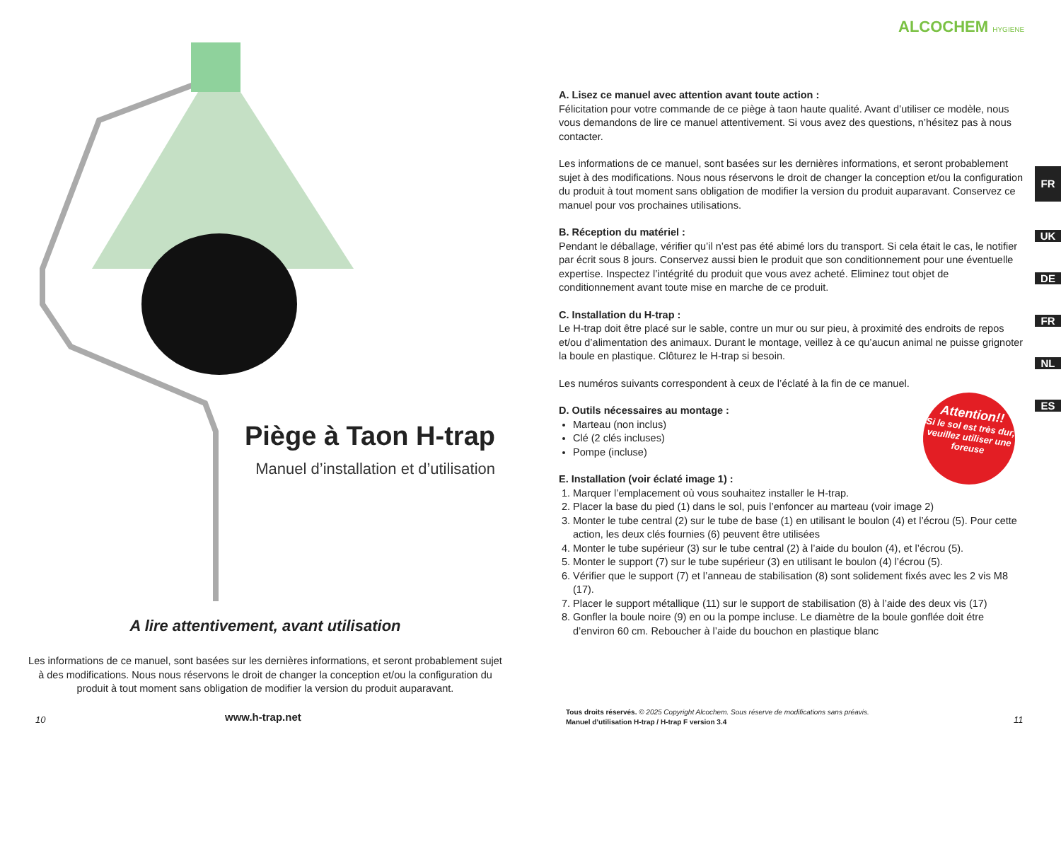Piège à Taon H-trap
Manuel d’installation et d’utilisation
A lire attentivement, avant utilisation
Les informations de ce manuel, sont basées sur les dernières informations, et seront probablement sujet à des modifications. Nous nous réservons le droit de changer la conception et/ou la configuration du produit à tout moment sans obligation de modifier la version du produit auparavant.
10 www.h-trap.net
ALCOCHEM HYGIENE
A. Lisez ce manuel avec attention avant toute action :
Félicitation pour votre commande de ce piège à taon haute qualité. Avant d’utiliser ce modèle, nous vous demandons de lire ce manuel attentivement. Si vous avez des questions, n’hésitez pas à nous contacter.
Les informations de ce manuel, sont basées sur les dernières informations, et seront probablement sujet à des modifications. Nous nous réservons le droit de changer la conception et/ou la configuration du produit à tout moment sans obligation de modifier la version du produit auparavant. Conservez ce manuel pour vos prochaines utilisations.
B. Réception du matériel :
Pendant le déballage, vérifier qu’il n’est pas été abimé lors du transport. Si cela était le cas, le notifier par écrit sous 8 jours. Conservez aussi bien le produit que son conditionnement pour une éventuelle expertise. Inspectez l’intégrité du produit que vous avez acheté. Eliminez tout objet de conditionnement avant toute mise en marche de ce produit.
C. Installation du H-trap :
Le H-trap doit être placé sur le sable, contre un mur ou sur pieu, à proximité des endroits de repos et/ou d’alimentation des animaux. Durant le montage, veillez à ce qu’aucun animal ne puisse grignoter la boule en plastique. Clôturez le H-trap si besoin.
Les numéros suivants correspondent à ceux de l’éclaté à la fin de ce manuel.
D. Outils nécessaires au montage :
Marteau (non inclus)
Clé (2 clés incluses)
Pompe (incluse)
E. Installation (voir éclaté image 1) :
1. Marquer l’emplacement où vous souhaitez installer le H-trap.
2. Placer la base du pied (1) dans le sol, puis l’enfoncer au marteau (voir image 2)
3. Monter le tube central (2) sur le tube de base (1) en utilisant le boulon (4) et l’écrou (5). Pour cette action, les deux clés fournies (6) peuvent être utilisées
4. Monter le tube supérieur (3) sur le tube central (2) à l’aide du boulon (4), et l’écrou (5).
5. Monter le support (7) sur le tube supérieur (3) en utilisant le boulon (4) l’écrou (5).
6. Vérifier que le support (7) et l’anneau de stabilisation (8) sont solidement fixés avec les 2 vis M8 (17).
7. Placer le support métallique (11) sur le support de stabilisation (8) à l’aide des deux vis (17)
8. Gonfler la boule noire (9) en ou la pompe incluse. Le diamètre de la boule gonflée doit étre d’environ 60 cm. Reboucher à l’aide du bouchon en plastique blanc
Attention!!
Si le sol est très dur, veuillez utiliser une foreuse
FR
UK
DE
FR
NL
ES
Tous droits réservés. © 2025 Copyright Alcochem. Sous réserve de modifications sans préavis.
Manuel d’utilisation H-trap / H-trap F version 3.4
11